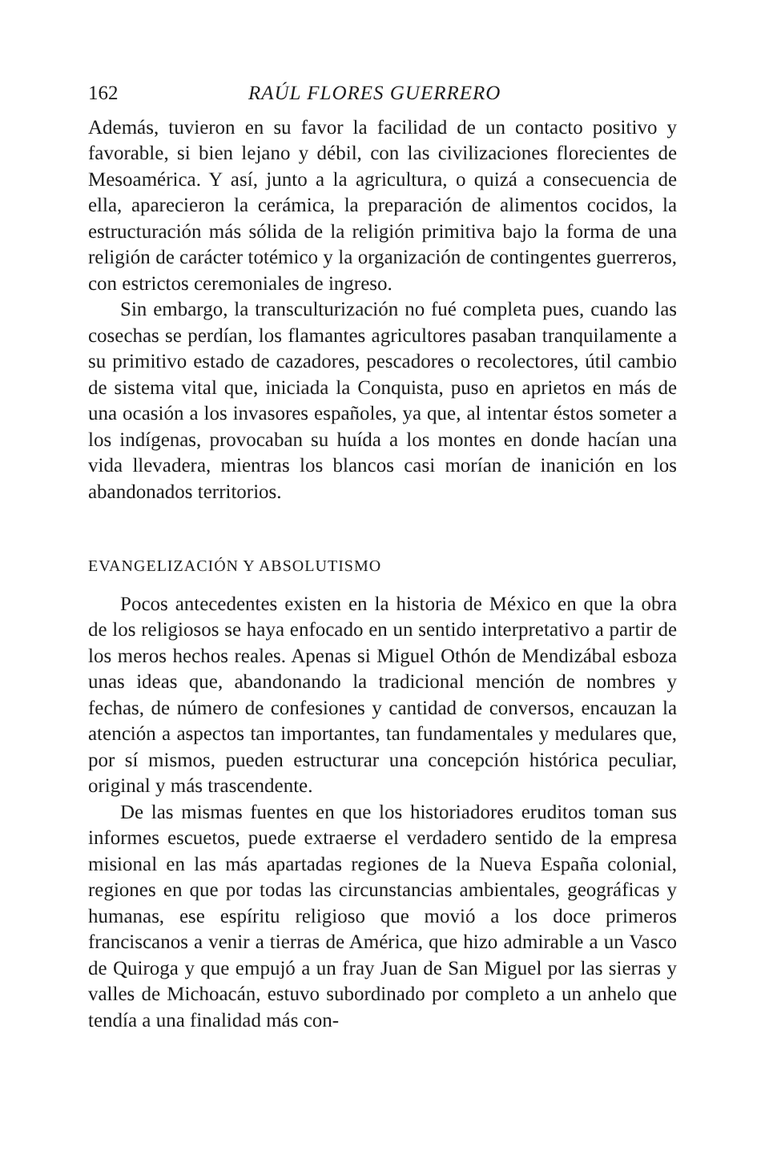162 RAÚL FLORES GUERRERO
Además, tuvieron en su favor la facilidad de un contacto positivo y favorable, si bien lejano y débil, con las civilizaciones florecientes de Mesoamérica. Y así, junto a la agricultura, o quizá a consecuencia de ella, aparecieron la cerámica, la preparación de alimentos cocidos, la estructuración más sólida de la religión primitiva bajo la forma de una religión de carácter totémico y la organización de contingentes guerreros, con estrictos ceremoniales de ingreso.
Sin embargo, la transculturización no fué completa pues, cuando las cosechas se perdían, los flamantes agricultores pasaban tranquilamente a su primitivo estado de cazadores, pescadores o recolectores, útil cambio de sistema vital que, iniciada la Conquista, puso en aprietos en más de una ocasión a los invasores españoles, ya que, al intentar éstos someter a los indígenas, provocaban su huída a los montes en donde hacían una vida llevadera, mientras los blancos casi morían de inanición en los abandonados territorios.
EVANGELIZACIÓN Y ABSOLUTISMO
Pocos antecedentes existen en la historia de México en que la obra de los religiosos se haya enfocado en un sentido interpretativo a partir de los meros hechos reales. Apenas si Miguel Othón de Mendizábal esboza unas ideas que, abandonando la tradicional mención de nombres y fechas, de número de confesiones y cantidad de conversos, encauzan la atención a aspectos tan importantes, tan fundamentales y medulares que, por sí mismos, pueden estructurar una concepción histórica peculiar, original y más trascendente.
De las mismas fuentes en que los historiadores eruditos toman sus informes escuetos, puede extraerse el verdadero sentido de la empresa misional en las más apartadas regiones de la Nueva España colonial, regiones en que por todas las circunstancias ambientales, geográficas y humanas, ese espíritu religioso que movió a los doce primeros franciscanos a venir a tierras de América, que hizo admirable a un Vasco de Quiroga y que empujó a un fray Juan de San Miguel por las sierras y valles de Michoacán, estuvo subordinado por completo a un anhelo que tendía a una finalidad más con-